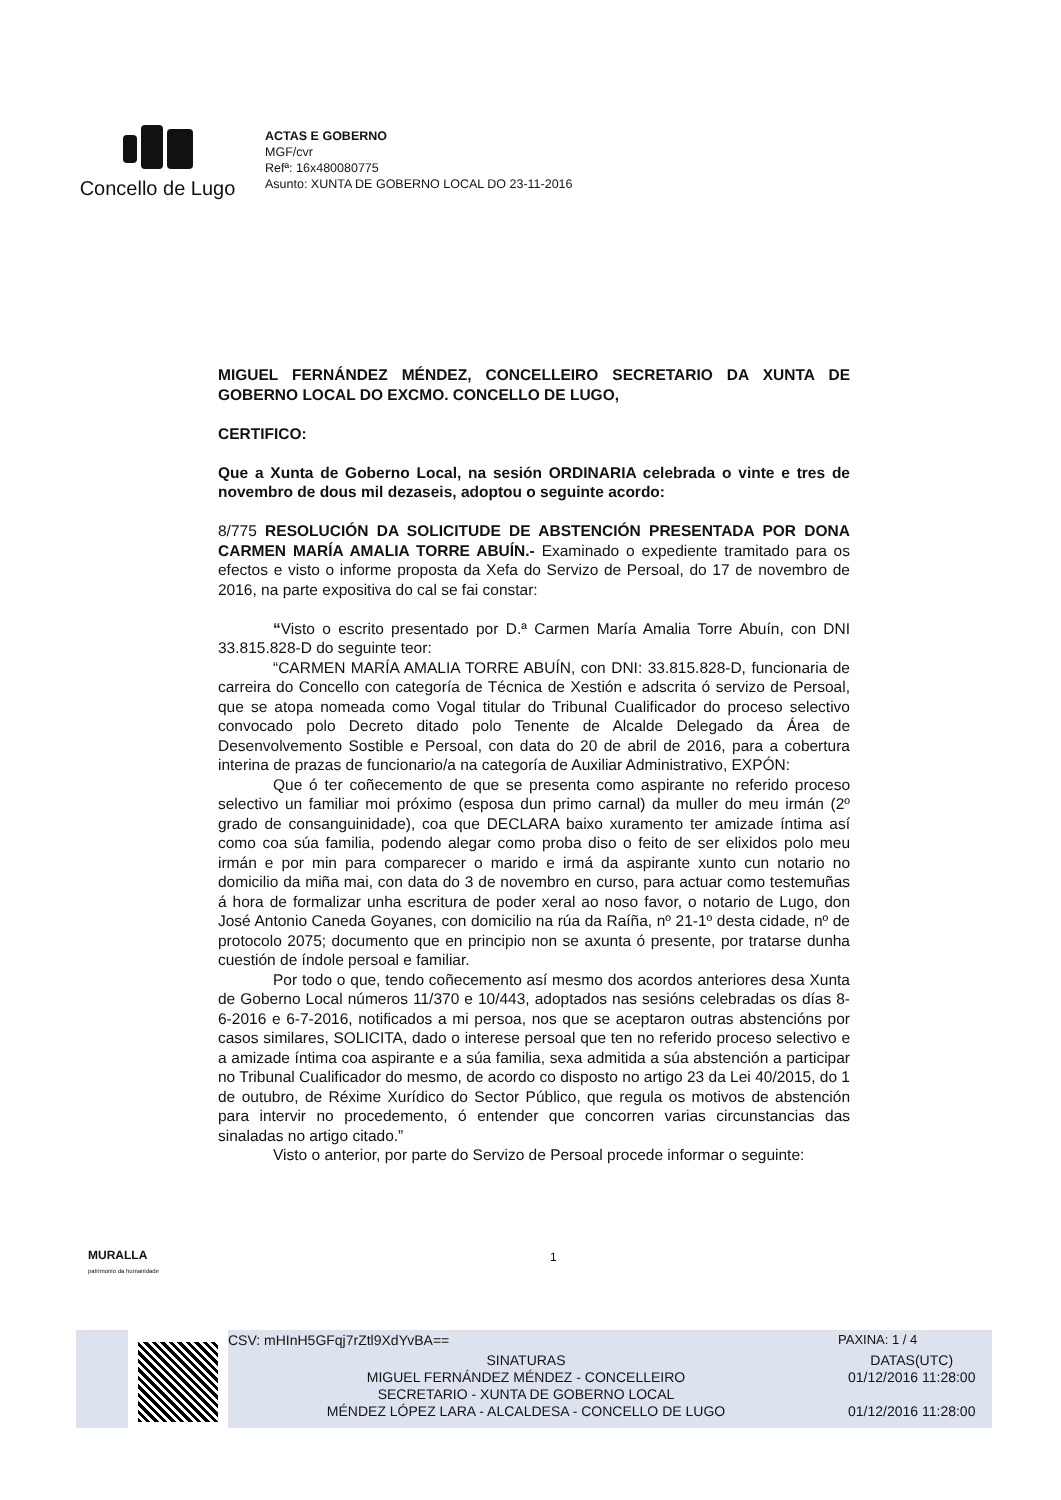Concello de Lugo
ACTAS E GOBERNO
MGF/cvr
Refª: 16x480080775
Asunto: XUNTA DE GOBERNO LOCAL DO 23-11-2016
MIGUEL FERNÁNDEZ MÉNDEZ, CONCELLEIRO SECRETARIO DA XUNTA DE GOBERNO LOCAL DO EXCMO. CONCELLO DE LUGO,
CERTIFICO:
Que a Xunta de Goberno Local, na sesión ORDINARIA celebrada o vinte e tres de novembro de dous mil dezaseis, adoptou o seguinte acordo:
8/775 RESOLUCIÓN DA SOLICITUDE DE ABSTENCIÓN PRESENTADA POR DONA CARMEN MARÍA AMALIA TORRE ABUÍN.- Examinado o expediente tramitado para os efectos e visto o informe proposta da Xefa do Servizo de Persoal, do 17 de novembro de 2016, na parte expositiva do cal se fai constar:
“Visto o escrito presentado por D.ª Carmen María Amalia Torre Abuín, con DNI 33.815.828-D do seguinte teor:
“CARMEN MARÍA AMALIA TORRE ABUÍN, con DNI: 33.815.828-D, funcionaria de carreira do Concello con categoría de Técnica de Xestión e adscrita ó servizo de Persoal, que se atopa nomeada como Vogal titular do Tribunal Cualificador do proceso selectivo convocado polo Decreto ditado polo Tenente de Alcalde Delegado da Área de Desenvolvemento Sostible e Persoal, con data do 20 de abril de 2016, para a cobertura interina de prazas de funcionario/a na categoría de Auxiliar Administrativo, EXPÓN:
Que ó ter coñecemento de que se presenta como aspirante no referido proceso selectivo un familiar moi próximo (esposa dun primo carnal) da muller do meu irmán (2º grado de consanguinidade), coa que DECLARA baixo xuramento ter amizade íntima así como coa súa familia, podendo alegar como proba diso o feito de ser elixidos polo meu irmán e por min para comparecer o marido e irmá da aspirante xunto cun notario no domicilio da miña mai, con data do 3 de novembro en curso, para actuar como testemuñas á hora de formalizar unha escritura de poder xeral ao noso favor, o notario de Lugo, don José Antonio Caneda Goyanes, con domicilio na rúa da Raíña, nº 21-1º desta cidade, nº de protocolo 2075; documento que en principio non se axunta ó presente, por tratarse dunha cuestión de índole persoal e familiar.
Por todo o que, tendo coñecemento así mesmo dos acordos anteriores desa Xunta de Goberno Local números 11/370 e 10/443, adoptados nas sesións celebradas os días 8-6-2016 e 6-7-2016, notificados a mi persoa, nos que se aceptaron outras abstencións por casos similares, SOLICITA, dado o interese persoal que ten no referido proceso selectivo e a amizade íntima coa aspirante e a súa familia, sexa admitida a súa abstención a participar no Tribunal Cualificador do mesmo, de acordo co disposto no artigo 23 da Lei 40/2015, do 1 de outubro, de Réxime Xurídico do Sector Público, que regula os motivos de abstención para intervir no procedemento, ó entender que concorren varias circunstancias das sinaladas no artigo citado.”
Visto o anterior, por parte do Servizo de Persoal procede informar o seguinte:
1
MURALLA
patrimonio da humanidade
CSV: mHInH5GFqj7rZtl9XdYvBA== PAXINA: 1 / 4
SINATURAS
MIGUEL FERNÁNDEZ MÉNDEZ - CONCELLEIRO
SECRETARIO - XUNTA DE GOBERNO LOCAL
MÉNDEZ LÓPEZ LARA - ALCALDESA - CONCELLO DE LUGO
DATAS(UTC)
01/12/2016 11:28:00
01/12/2016 11:28:00